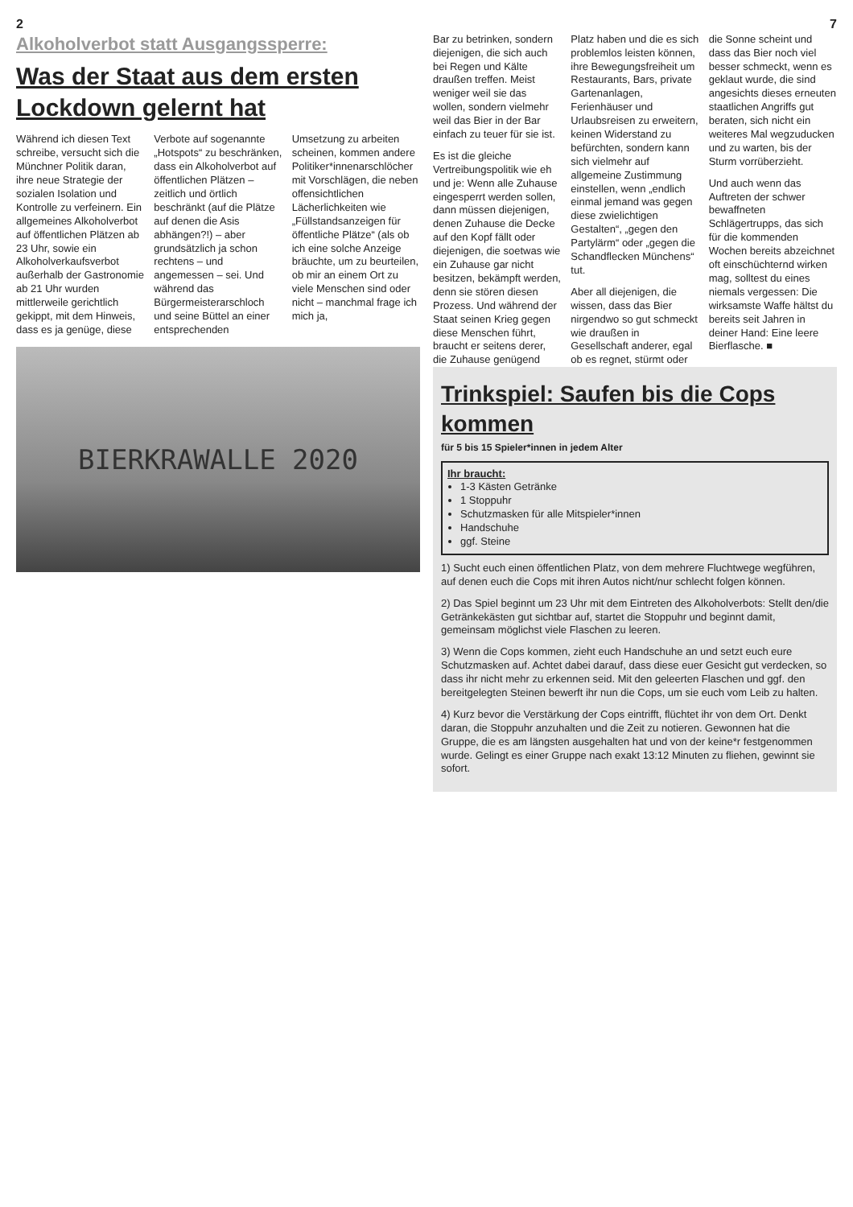2
Alkoholverbot statt Ausgangssperre:
Was der Staat aus dem ersten Lockdown gelernt hat
Während ich diesen Text schreibe, versucht sich die Münchner Politik daran, ihre neue Strategie der sozialen Isolation und Kontrolle zu verfeinern. Ein allgemeines Alkoholverbot auf öffentlichen Plätzen ab 23 Uhr, sowie ein Alkoholverkaufsverbot außerhalb der Gastronomie ab 21 Uhr wurden mittlerweile gerichtlich gekippt, mit dem Hinweis, dass es ja genüge, diese Verbote auf sogenannte „Hotspots“ zu beschränken, dass ein Alkoholverbot auf öffentlichen Plätzen – zeitlich und örtlich beschränkt (auf die Plätze auf denen die Asis abhängen?!) – aber grundsätzlich ja schon rechtens – und angemessen – sei. Und während das Bürgermeisterarschloch und seine Büttel an einer entsprechenden Umsetzung zu arbeiten scheinen, kommen andere Politiker*innenarschlöcher mit Vorschlägen, die neben offensichtlichen Lächerlichkeiten wie „Füllstandsanzeigen für öffentliche Plätze“ (als ob ich eine solche Anzeige bräuchte, um zu beurteilen, ob mir an einem Ort zu viele Menschen sind oder nicht – manchmal frage ich mich ja,
BIERKRAWALLE 2020
7
Bar zu betrinken, sondern diejenigen, die sich auch bei Regen und Kälte draußen treffen. Meist weniger weil sie das wollen, sondern vielmehr weil das Bier in der Bar einfach zu teuer für sie ist.
Es ist die gleiche Vertreibungspolitik wie eh und je: Wenn alle Zuhause eingesperrt werden sollen, dann müssen diejenigen, denen Zuhause die Decke auf den Kopf fällt oder diejenigen, die soetwas wie ein Zuhause gar nicht besitzen, bekämpft werden, denn sie stören diesen Prozess. Und während der Staat seinen Krieg gegen diese Menschen führt, braucht er seitens derer, die Zuhause genügend Platz haben und die es sich problemlos leisten können, ihre Bewegungsfreiheit um Restaurants, Bars, private Gartenanlagen, Ferienhäuser und Urlaubsreisen zu erweitern, keinen Widerstand zu befürchten, sondern kann sich vielmehr auf allgemeine Zustimmung einstellen, wenn „endlich einmal jemand was gegen diese zwielichtigen Gestalten“, „gegen den Partylärm“ oder „gegen die Schandflecken Münchens“ tut.
Aber all diejenigen, die wissen, dass das Bier nirgendwo so gut schmeckt wie draußen in Gesellschaft anderer, egal ob es regnet, stürmt oder die Sonne scheint und dass das Bier noch viel besser schmeckt, wenn es geklaut wurde, die sind angesichts dieses erneuten staatlichen Angriffs gut beraten, sich nicht ein weiteres Mal wegzuducken und zu warten, bis der Sturm vorrüberzieht.
Und auch wenn das Auftreten der schwer bewaffneten Schlägertrupps, das sich für die kommenden Wochen bereits abzeichnet oft einschüchternd wirken mag, solltest du eines niemals vergessen: Die wirksamste Waffe hältst du bereits seit Jahren in deiner Hand: Eine leere Bierflasche. ■
Trinkspiel: Saufen bis die Cops kommen
für 5 bis 15 Spieler*innen in jedem Alter
Ihr braucht:
1-3 Kästen Getränke
1 Stoppuhr
Schutzmasken für alle Mitspieler*innen
Handschuhe
ggf. Steine
1) Sucht euch einen öffentlichen Platz, von dem mehrere Fluchtwege wegführen, auf denen euch die Cops mit ihren Autos nicht/nur schlecht folgen können.
2) Das Spiel beginnt um 23 Uhr mit dem Eintreten des Alkoholverbots: Stellt den/die Getränkekästen gut sichtbar auf, startet die Stoppuhr und beginnt damit, gemeinsam möglichst viele Flaschen zu leeren.
3) Wenn die Cops kommen, zieht euch Handschuhe an und setzt euch eure Schutzmasken auf. Achtet dabei darauf, dass diese euer Gesicht gut verdecken, so dass ihr nicht mehr zu erkennen seid. Mit den geleerten Flaschen und ggf. den bereitgelegten Steinen bewerft ihr nun die Cops, um sie euch vom Leib zu halten.
4) Kurz bevor die Verstärkung der Cops eintrifft, flüchtet ihr von dem Ort. Denkt daran, die Stoppuhr anzuhalten und die Zeit zu notieren. Gewonnen hat die Gruppe, die es am längsten ausgehalten hat und von der keine*r festgenommen wurde. Gelingt es einer Gruppe nach exakt 13:12 Minuten zu fliehen, gewinnt sie sofort.